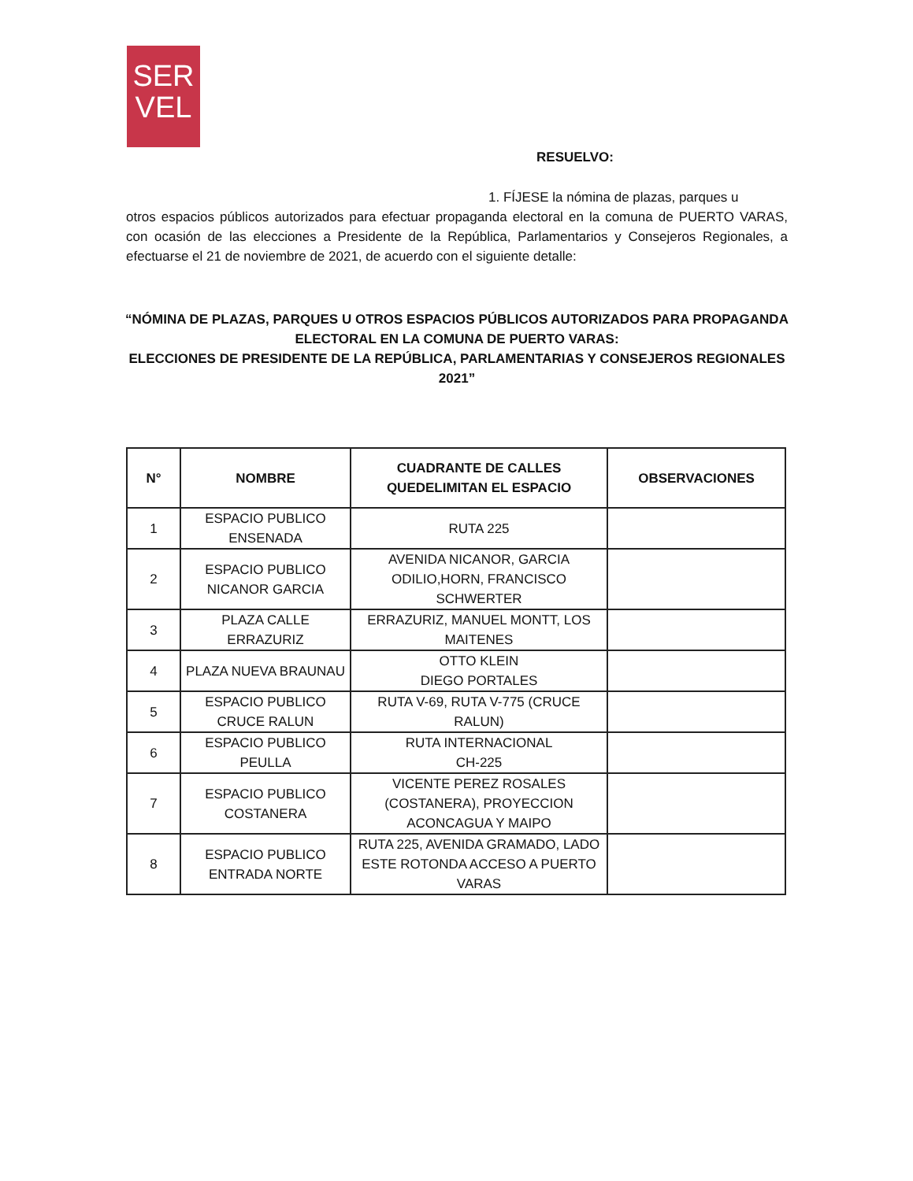SER
VEL
RESUELVO:
1. FÍJESE la nómina de plazas, parques u
otros espacios públicos autorizados para efectuar propaganda electoral en la comuna de PUERTO VARAS, con ocasión de las elecciones a Presidente de la República, Parlamentarios y Consejeros Regionales, a efectuarse el 21 de noviembre de 2021, de acuerdo con el siguiente detalle:
“NÓMINA DE PLAZAS, PARQUES U OTROS ESPACIOS PÚBLICOS AUTORIZADOS PARA PROPAGANDA ELECTORAL EN LA COMUNA DE PUERTO VARAS:
ELECCIONES DE PRESIDENTE DE LA REPÚBLICA, PARLAMENTARIAS Y CONSEJEROS REGIONALES 2021”
| N° | NOMBRE | CUADRANTE DE CALLES QUEDELIMITAN EL ESPACIO | OBSERVACIONES |
| --- | --- | --- | --- |
| 1 | ESPACIO PUBLICO ENSENADA | RUTA 225 | |
| 2 | ESPACIO PUBLICO NICANOR GARCIA | AVENIDA NICANOR, GARCIA ODILIO,HORN, FRANCISCO SCHWERTER | |
| 3 | PLAZA CALLE ERRAZURIZ | ERRAZURIZ, MANUEL MONTT, LOS MAITENES | |
| 4 | PLAZA NUEVA BRAUNAU | OTTO KLEIN DIEGO PORTALES | |
| 5 | ESPACIO PUBLICO CRUCE RALUN | RUTA V-69, RUTA V-775 (CRUCE RALUN) | |
| 6 | ESPACIO PUBLICO PEULLA | RUTA INTERNACIONAL CH-225 | |
| 7 | ESPACIO PUBLICO COSTANERA | VICENTE PEREZ ROSALES (COSTANERA), PROYECCION ACONCAGUA Y MAIPO | |
| 8 | ESPACIO PUBLICO ENTRADA NORTE | RUTA 225, AVENIDA GRAMADO, LADO ESTE ROTONDA ACCESO A PUERTO VARAS | |